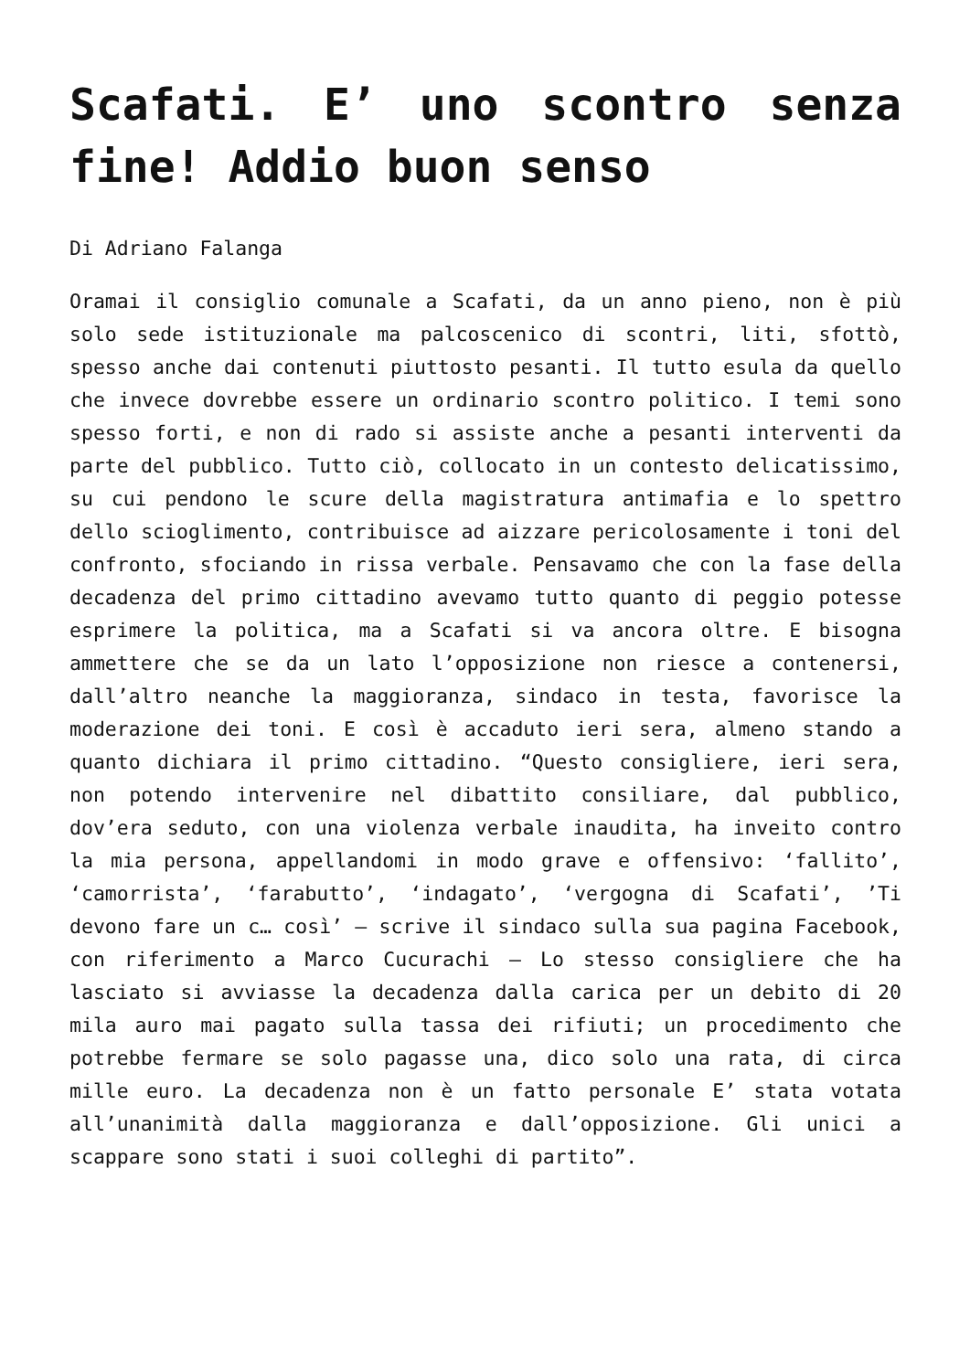Scafati. E’ uno scontro senza fine! Addio buon senso
Di Adriano Falanga
Oramai il consiglio comunale a Scafati, da un anno pieno, non è più solo sede istituzionale ma palcoscenico di scontri, liti, sfottò, spesso anche dai contenuti piuttosto pesanti. Il tutto esula da quello che invece dovrebbe essere un ordinario scontro politico. I temi sono spesso forti, e non di rado si assiste anche a pesanti interventi da parte del pubblico. Tutto ciò, collocato in un contesto delicatissimo, su cui pendono le scure della magistratura antimafia e lo spettro dello scioglimento, contribuisce ad aizzare pericolosamente i toni del confronto, sfociando in rissa verbale. Pensavamo che con la fase della decadenza del primo cittadino avevamo tutto quanto di peggio potesse esprimere la politica, ma a Scafati si va ancora oltre. E bisogna ammettere che se da un lato l’opposizione non riesce a contenersi, dall’altro neanche la maggioranza, sindaco in testa, favorisce la moderazione dei toni. E così è accaduto ieri sera, almeno stando a quanto dichiara il primo cittadino. “Questo consigliere, ieri sera, non potendo intervenire nel dibattito consiliare, dal pubblico, dov’era seduto, con una violenza verbale inaudita, ha inveito contro la mia persona, appellandomi in modo grave e offensivo: ‘fallito’, ‘camorrista’, ‘farabutto’, ‘indagato’, ‘vergogna di Scafati’, ’Ti devono fare un c… così’ – scrive il sindaco sulla sua pagina Facebook, con riferimento a Marco Cucurachi – Lo stesso consigliere che ha lasciato si avviasse la decadenza dalla carica per un debito di 20 mila auro mai pagato sulla tassa dei rifiuti; un procedimento che potrebbe fermare se solo pagasse una, dico solo una rata, di circa mille euro. La decadenza non è un fatto personale E’ stata votata all’unanimità dalla maggioranza e dall’opposizione. Gli unici a scappare sono stati i suoi colleghi di partito”.